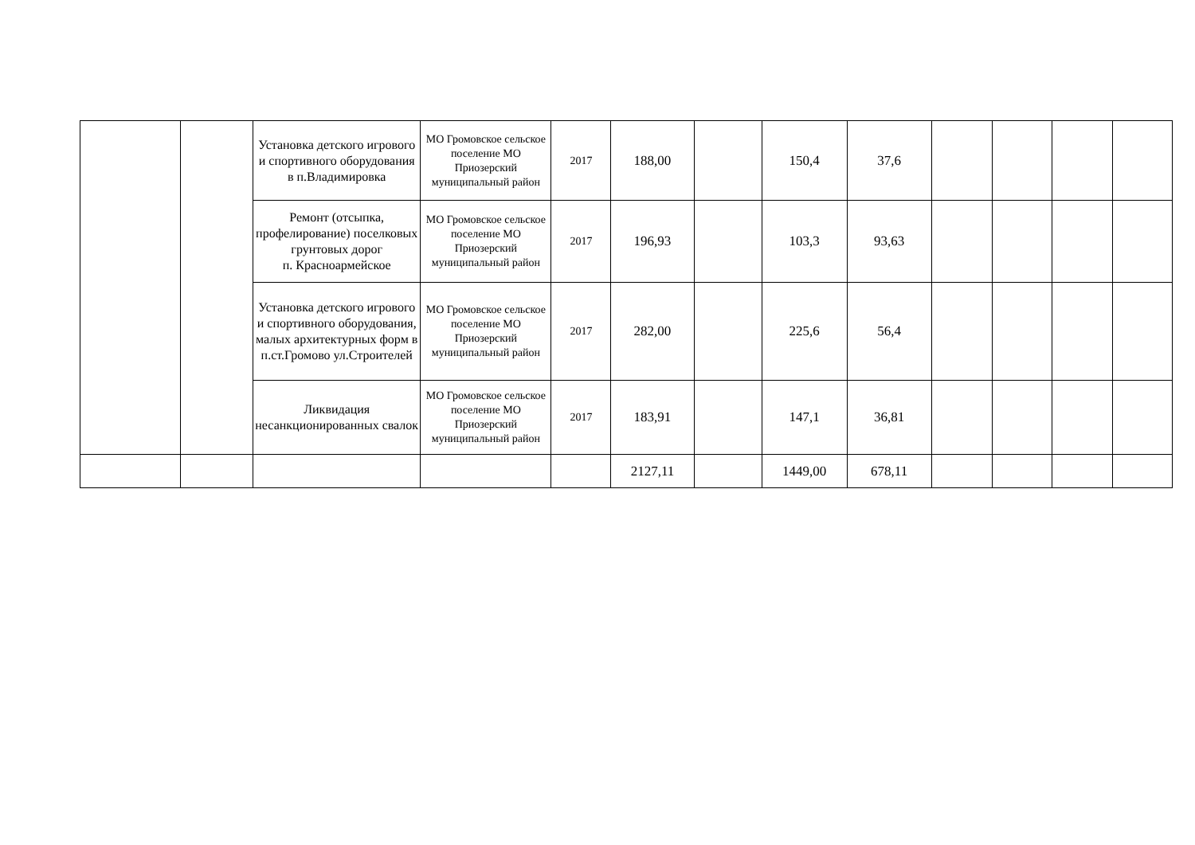| | | Установка детского игрового и спортивного оборудования в п.Владимировка | МО Громовское сельское поселение МО Приозерский муниципальный район | 2017 | 188,00 | | 150,4 | 37,6 | | | | |
| | | Ремонт (отсыпка, профелирование) поселковых грунтовых дорог п. Красноармейское | МО Громовское сельское поселение МО Приозерский муниципальный район | 2017 | 196,93 | | 103,3 | 93,63 | | | | |
| | | Установка детского игрового и спортивного оборудования, малых архитектурных форм в п.ст.Громово ул.Строителей | МО Громовское сельское поселение МО Приозерский муниципальный район | 2017 | 282,00 | | 225,6 | 56,4 | | | | |
| | | Ликвидация несанкционированных свалок | МО Громовское сельское поселение МО Приозерский муниципальный район | 2017 | 183,91 | | 147,1 | 36,81 | | | | |
| | | | | | 2127,11 | | 1449,00 | 678,11 | | | | |